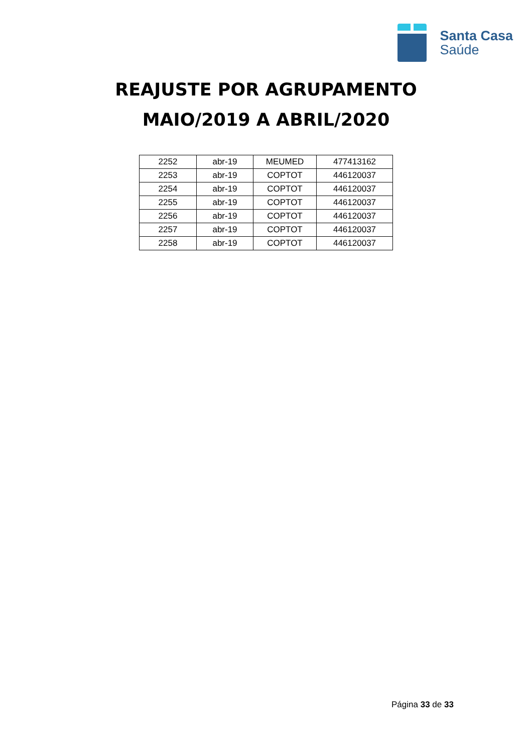Santa Casa
Saúde
REAJUSTE POR AGRUPAMENTO
MAIO/2019 A ABRIL/2020
| 2252 | abr-19 | MEUMED | 477413162 |
| 2253 | abr-19 | COPTOT | 446120037 |
| 2254 | abr-19 | COPTOT | 446120037 |
| 2255 | abr-19 | COPTOT | 446120037 |
| 2256 | abr-19 | COPTOT | 446120037 |
| 2257 | abr-19 | COPTOT | 446120037 |
| 2258 | abr-19 | COPTOT | 446120037 |
Página 33 de 33